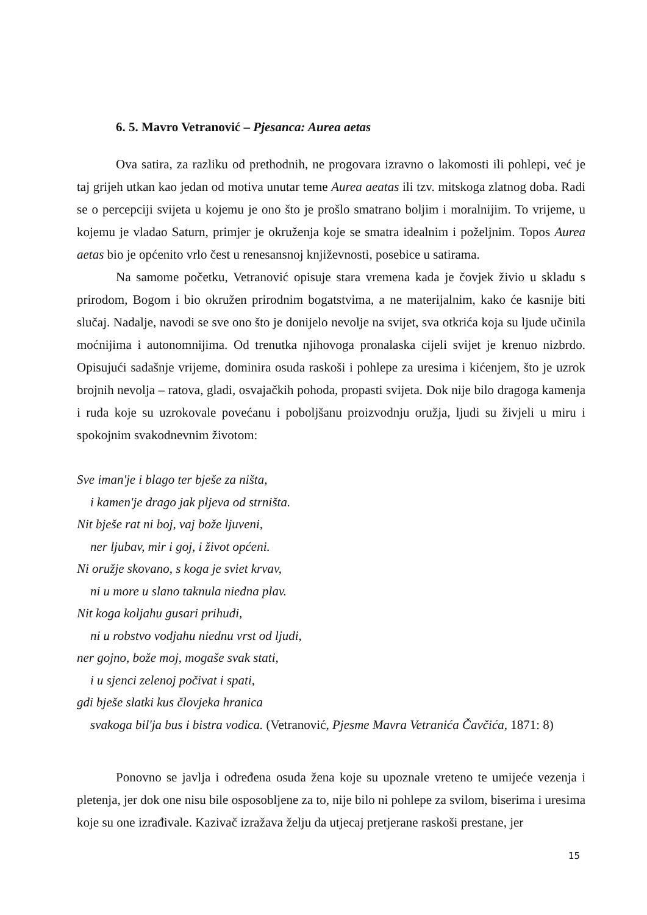6. 5. Mavro Vetranović – Pjesanca: Aurea aetas
Ova satira, za razliku od prethodnih, ne progovara izravno o lakomosti ili pohlepi, već je taj grijeh utkan kao jedan od motiva unutar teme Aurea aeatas ili tzv. mitskoga zlatnog doba. Radi se o percepciji svijeta u kojemu je ono što je prošlo smatrano boljim i moralnijim. To vrijeme, u kojemu je vladao Saturn, primjer je okruženja koje se smatra idealnim i poželjnim. Topos Aurea aetas bio je općenito vrlo čest u renesansnoj književnosti, posebice u satirama.
Na samome početku, Vetranović opisuje stara vremena kada je čovjek živio u skladu s prirodom, Bogom i bio okružen prirodnim bogatstvima, a ne materijalnim, kako će kasnije biti slučaj. Nadalje, navodi se sve ono što je donijelo nevolje na svijet, sva otkrića koja su ljude učinila moćnijima i autonomnijima. Od trenutka njihovoga pronalaska cijeli svijet je krenuo nizbrdo. Opisujući sadašnje vrijeme, dominira osuda raskoši i pohlepe za uresima i kićenjem, što je uzrok brojnih nevolja – ratova, gladi, osvajačkih pohoda, propasti svijeta. Dok nije bilo dragoga kamenja i ruda koje su uzrokovale povećanu i poboljšanu proizvodnju oružja, ljudi su živjeli u miru i spokojnim svakodnevnim životom:
Sve iman'je i blago ter bješe za ništa,
i kamen'je drago jak pljeva od strništa.
Nit bješe rat ni boj, vaj bože ljuveni,
ner ljubav, mir i goj, i život općeni.
Ni oružje skovano, s koga je sviet krvav,
ni u more u slano taknula niedna plav.
Nit koga koljahu gusari prihudi,
ni u robstvo vodjahu niednu vrst od ljudi,
ner gojno, bože moj, mogaše svak stati,
i u sjenci zelenoj počivat i spati,
gdi bješe slatki kus človjeka hranica
svakoga bil'ja bus i bistra vodica. (Vetranović, Pjesme Mavra Vetranića Čavčića, 1871: 8)
Ponovno se javlja i određena osuda žena koje su upoznale vreteno te umijeće vezenja i pletenja, jer dok one nisu bile osposobljene za to, nije bilo ni pohlepe za svilom, biserima i uresima koje su one izrađivale. Kazivač izražava želju da utjecaj pretjerane raskoši prestane, jer
15